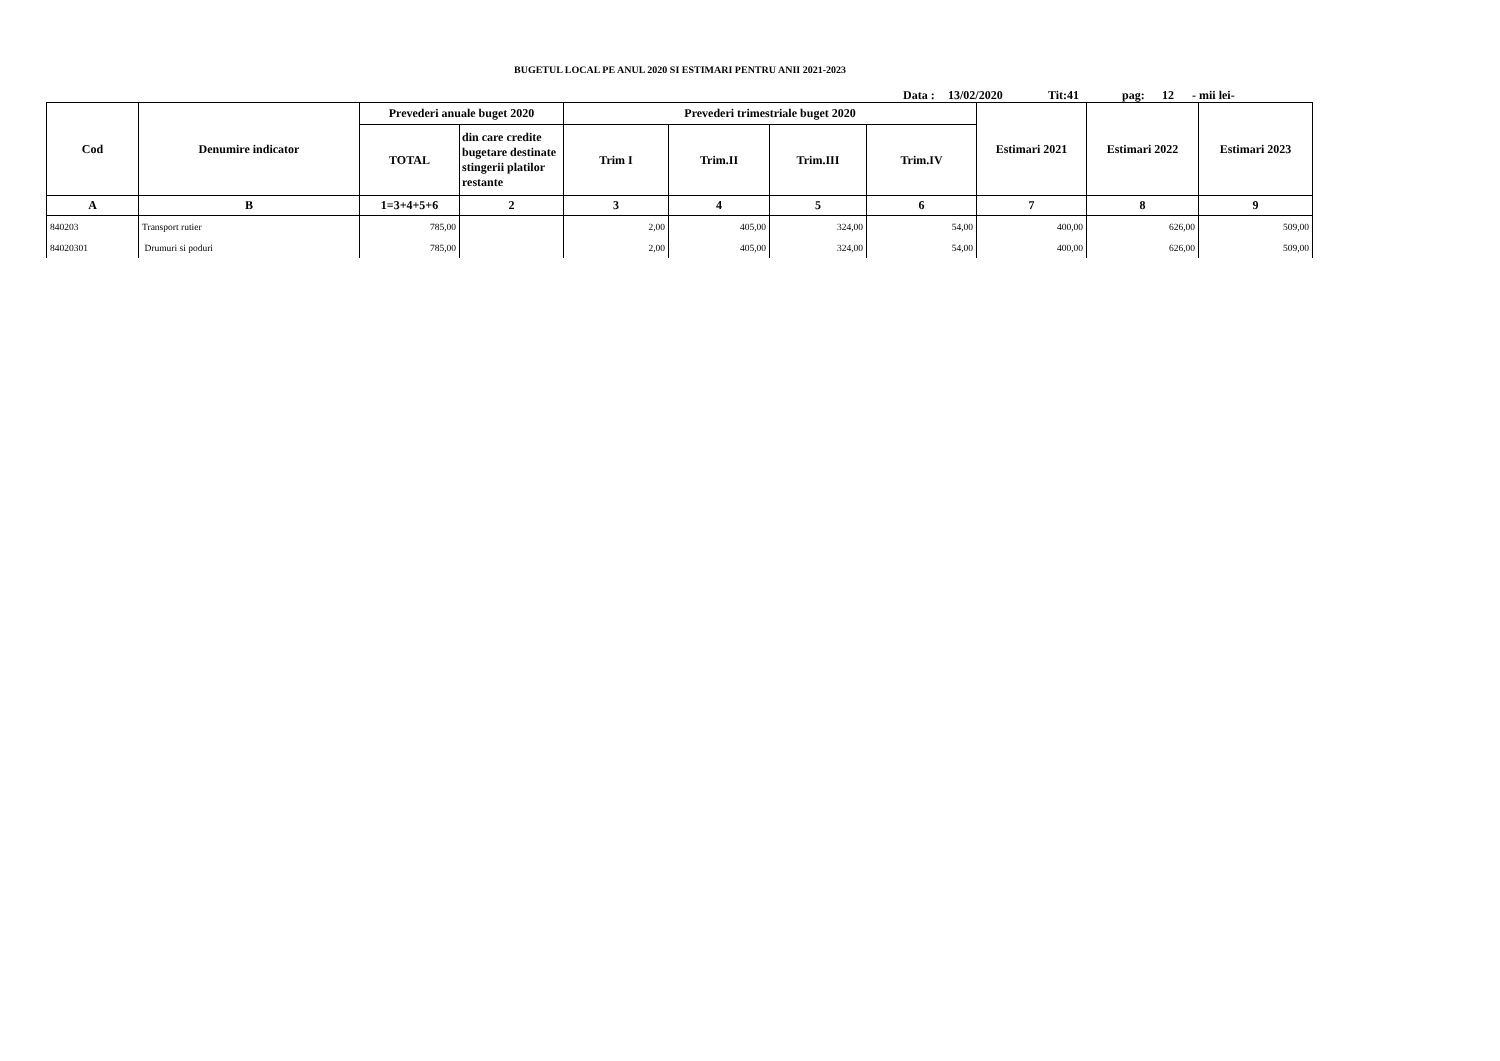BUGETUL LOCAL PE ANUL 2020 SI ESTIMARI PENTRU ANII 2021-2023
Data : 13/02/2020 Tit:41 pag: 12 - mii lei-
| Cod | Denumire indicator | Prevederi anuale buget 2020 | | Prevederi trimestriale buget 2020 | | | | Estimari 2021 | Estimari 2022 | Estimari 2023 |
| --- | --- | --- | --- | --- | --- | --- | --- | --- | --- | --- |
| | | TOTAL | din care credite bugetare destinate stingerii platilor restante | Trim I | Trim.II | Trim.III | Trim.IV | | | |
| A | B | 1=3+4+5+6 | 2 | 3 | 4 | 5 | 6 | 7 | 8 | 9 |
| 840203 | Transport rutier | 785,00 | | 2,00 | 405,00 | 324,00 | 54,00 | 400,00 | 626,00 | 509,00 |
| 84020301 | Drumuri si poduri | 785,00 | | 2,00 | 405,00 | 324,00 | 54,00 | 400,00 | 626,00 | 509,00 |